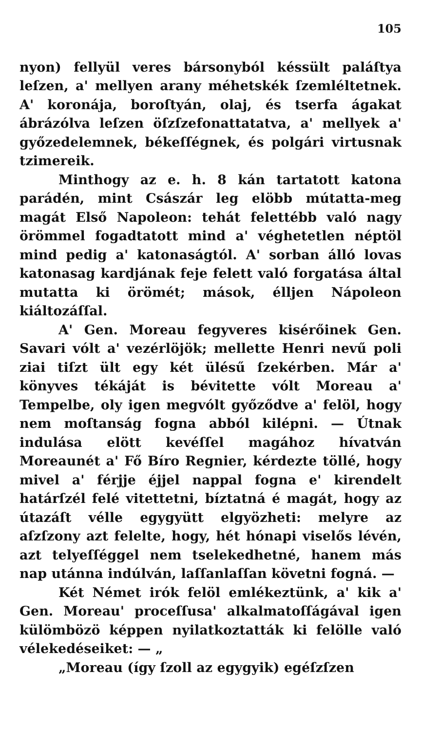105
nyon) fellyül veres bársonyból késsült paláſtya leſzen, a' mellyen arany méhetskék ſzemléltetnek. A' koronája, boroſtyán, olaj, és tserfa ágakat ábrázólva leſzen öſzſzefonattatatva, a' mellyek a' győzedelemnek, békeſſégnek, és polgári virtusnak tzimereik.
Minthogy az e. h. 8 kán tartatott katona parádén, mint Császár leg elöbb mútatta-meg magát Első Napoleon: tehát felettébb való nagy örömmel fogadtatott mind a' véghetetlen néptöl mind pedig a' katonaságtól. A' sorban álló lovas katonasag kardjának feje felett való forgatása által mutatta ki örömét; mások, élljen Nápoleon kiáltozáſſal.
A' Gen. Moreau fegyveres kisérőinek Gen. Savari vólt a' vezérlöjök; mellette Henri nevű poli ziai tiſzt ült egy két ülésű ſzekérben. Már a' könyves tékáját is bévitette vólt Moreau a' Tempelbe, oly igen megvólt győződve a' felöl, hogy nem moſtanság fogna abból kilépni. — Útnak indulása elött kevéſſel magához hívatván Moreaunét a' Fő Bíro Regnier, kérdezte töllé, hogy mivel a' férjje éjjel nappal fogna e' kirendelt határſzél felé vitettetni, bíztatná é magát, hogy az útazáſt vélle egygyütt elgyözheti: melyre az aſzſzony azt felelte, hogy, hét hónapi viselős lévén, azt telyeſſéggel nem tselekedhetné, hanem más nap utánna indúlván, laſſanlaſſan követni fogná. —
Két Német irók felöl emlékeztünk, a' kik a' Gen. Moreau' proceſſusa' alkalmatoſſágával igen külömbözö képpen nyilatkoztatták ki felölle való vélekedéseiket: — „
„Moreau (így ſzoll az egygyik) egéſzſzen